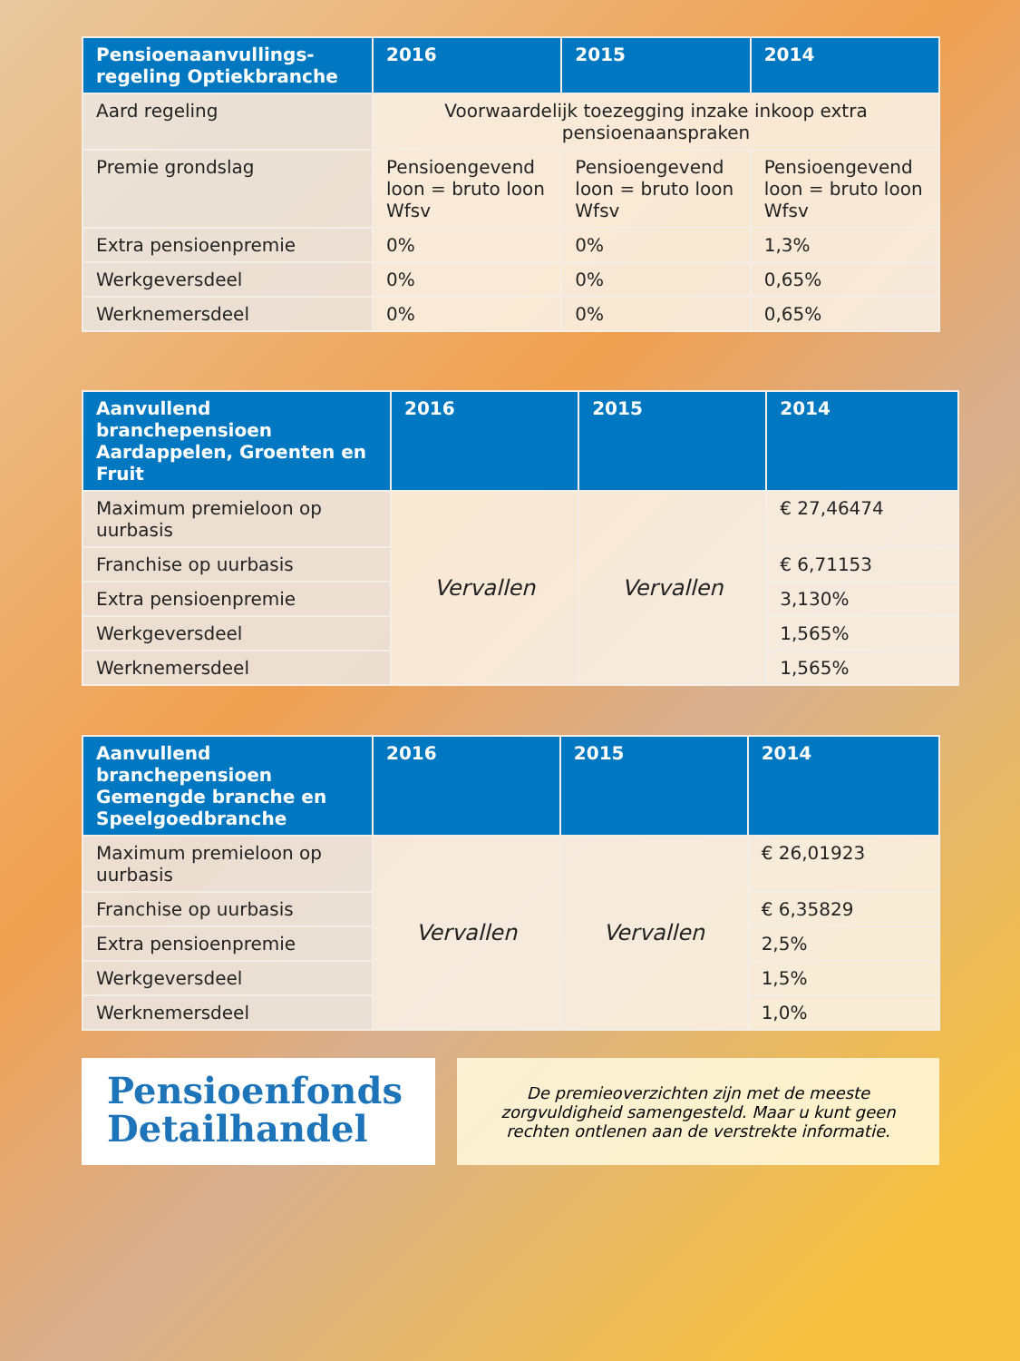| Pensioenaanvullings-regeling Optiekbranche | 2016 | 2015 | 2014 |
| --- | --- | --- | --- |
| Aard regeling | Voorwaardelijk toezegging inzake inkoop extra pensioenaanspraken | | |
| Premie grondslag | Pensioengevend loon = bruto loon Wfsv | Pensioengevend loon = bruto loon Wfsv | Pensioengevend loon = bruto loon Wfsv |
| Extra pensioenpremie | 0% | 0% | 1,3% |
| Werkgeversdeel | 0% | 0% | 0,65% |
| Werknemersdeel | 0% | 0% | 0,65% |
| Aanvullend branchepensioen Aardappelen, Groenten en Fruit | 2016 | 2015 | 2014 |
| --- | --- | --- | --- |
| Maximum premieloon op uurbasis | Vervallen | Vervallen | € 27,46474 |
| Franchise op uurbasis | | | € 6,71153 |
| Extra pensioenpremie | | | 3,130% |
| Werkgeversdeel | | | 1,565% |
| Werknemersdeel | | | 1,565% |
| Aanvullend branchepensioen Gemengde branche en Speelgoedbranche | 2016 | 2015 | 2014 |
| --- | --- | --- | --- |
| Maximum premieloon op uurbasis | Vervallen | Vervallen | € 26,01923 |
| Franchise op uurbasis | | | € 6,35829 |
| Extra pensioenpremie | | | 2,5% |
| Werkgeversdeel | | | 1,5% |
| Werknemersdeel | | | 1,0% |
Pensioenfonds
Detailhandel
De premieoverzichten zijn met de meeste
zorgvuldigheid samengesteld. Maar u kunt geen
rechten ontlenen aan de verstrekte informatie.